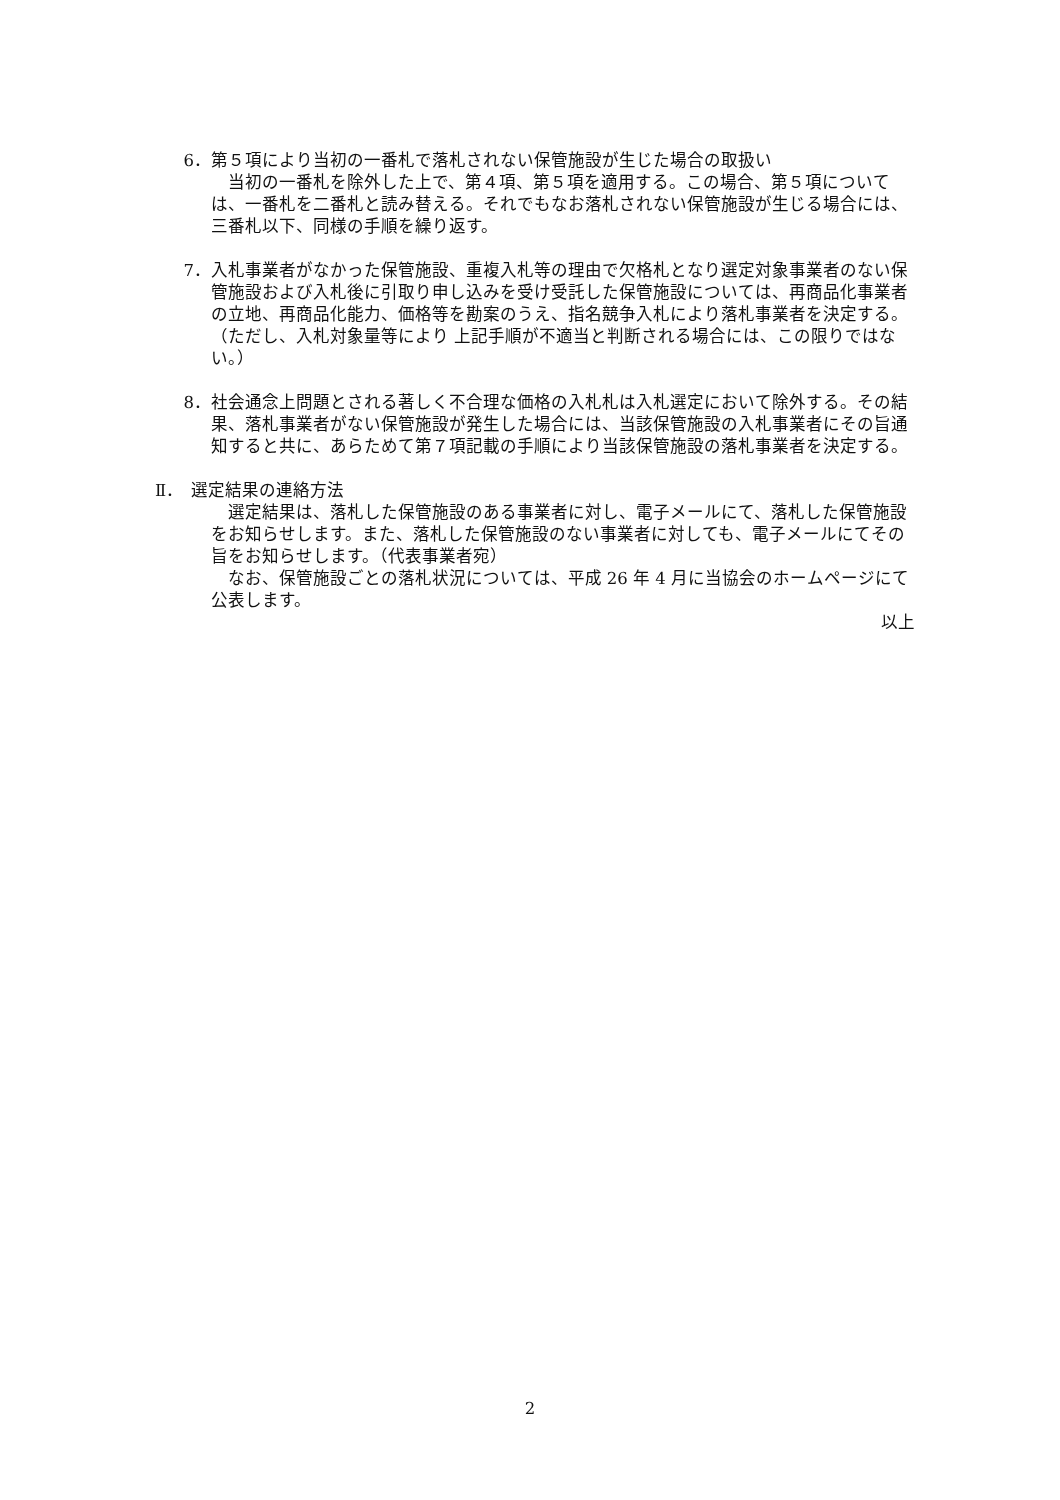6． 第５項により当初の一番札で落札されない保管施設が生じた場合の取扱い
当初の一番札を除外した上で、第４項、第５項を適用する。この場合、第５項については、一番札を二番札と読み替える。それでもなお落札されない保管施設が生じる場合には、三番札以下、同様の手順を繰り返す。
7． 入札事業者がなかった保管施設、重複入札等の理由で欠格札となり選定対象事業者のない保管施設および入札後に引取り申し込みを受け受託した保管施設については、再商品化事業者の立地、再商品化能力、価格等を勘案のうえ、指名競争入札により落札事業者を決定する。（ただし、入札対象量等により 上記手順が不適当と判断される場合には、この限りではない。）
8． 社会通念上問題とされる著しく不合理な価格の入札札は入札選定において除外する。その結果、落札事業者がない保管施設が発生した場合には、当該保管施設の入札事業者にその旨通知すると共に、あらためて第７項記載の手順により当該保管施設の落札事業者を決定する。
Ⅱ． 選定結果の連絡方法
選定結果は、落札した保管施設のある事業者に対し、電子メールにて、落札した保管施設をお知らせします。また、落札した保管施設のない事業者に対しても、電子メールにてその旨をお知らせします。（代表事業者宛）
なお、保管施設ごとの落札状況については、平成 26 年 4 月に当協会のホームページにて公表します。
以上
2